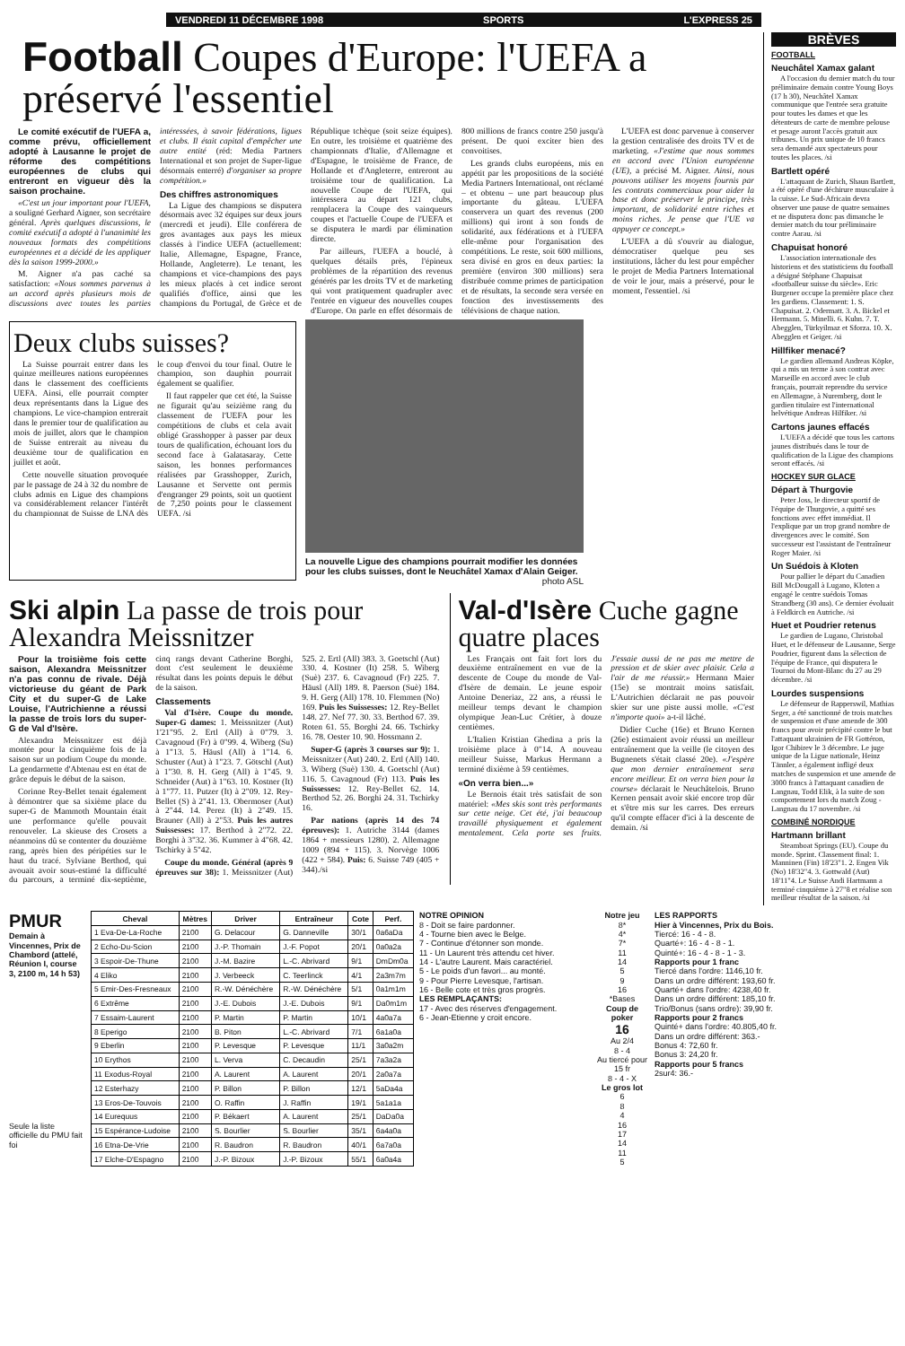VENDREDI 11 DÉCEMBRE 1998 SPORTS L'EXPRESS 25
Football Coupes d'Europe: l'UEFA a préservé l'essentiel
Le comité exécutif de l'UEFA a, comme prévu, officiellement adopté à Lausanne le projet de réforme des compétitions européennes de clubs qui entreront en vigueur dès la saison prochaine.
«C'est un jour important pour l'UEFA, a souligné Gerhard Aigner, son secrétaire général. Après quelques discussions, le comité exécutif a adopté à l'unanimité les nouveaux formats des compétitions européennes et a décidé de les appliquer dès la saison 1999-2000.»
M. Aigner n'a pas caché sa satisfaction: «Nous sommes parvenus à un accord après plusieurs mois de discussions avec toutes les parties intéressées, à savoir fédérations, ligues et clubs. Il était capital d'empêcher une autre entité (réd: Media Partners International et son projet de Super-ligue désormais enterré) d'organiser sa propre compétition.»
Des chiffres astronomiques
La Ligue des champions se disputera désormais avec 32 équipes sur deux jours (mercredi et jeudi). Elle conférera de gros avantages aux pays les mieux classés à l'indice UEFA (actuellement: Italie, Allemagne, Espagne, France, Hollande, Angleterre). Le tenant, les champions et vice-champions des pays les mieux placés à cet indice seront qualifiés d'office, ainsi que les champions du Portugal, de Grèce et de République tchèque (soit seize équipes). En outre, les troisième et quatrième des championnats d'Italie, d'Allemagne et d'Espagne, le troisième de France, de Hollande et d'Angleterre, entreront au troisième tour de qualification. La nouvelle Coupe de l'UEFA, qui intéressera au départ 121 clubs, remplacera la Coupe des vainqueurs coupes et l'actuelle Coupe de l'UEFA et se disputera le mardi par élimination directe.
Par ailleurs, l'UEFA a bouclé, à quelques détails près, l'épineux problèmes de la répartition des revenus générés par les droits TV et de marketing qui vont pratiquement quadrupler avec l'entrée en vigueur des nouvelles coupes d'Europe. On parle en effet désormais de 800 millions de francs contre 250 jusqu'à présent. De quoi exciter bien des convoitises.
Les grands clubs européens, mis en appétit par les propositions de la société Media Partners International, ont réclamé – et obtenu – une part beaucoup plus importante du gâteau. L'UEFA conservera un quart des revenus (200 millions) qui iront à son fonds de solidarité, aux fédérations et à l'UEFA elle-même pour l'organisation des compétitions. Le reste, soit 600 millions, sera divisé en gros en deux parties: la première (environ 300 millions) sera distribuée comme primes de participation et de résultats, la seconde sera versée en fonction des investissements des télévisions de chaque nation.
L'UEFA est donc parvenue à conserver la gestion centralisée des droits TV et de marketing. «J'estime que nous sommes en accord avec l'Union européenne (UE), a précisé M. Aigner. Ainsi, nous pouvons utiliser les moyens fournis par les contrats commerciaux pour aider la base et donc préserver le principe, très important, de solidarité entre riches et moins riches. Je pense que l'UE va appuyer ce concept.»
L'UEFA a dû s'ouvrir au dialogue, démocratiser quelque peu ses institutions, lâcher du lest pour empêcher le projet de Media Partners International de voir le jour, mais a préservé, pour le moment, l'essentiel. /si
Deux clubs suisses?
La Suisse pourrait entrer dans les quinze meilleures nations européennes dans le classement des coefficients UEFA. Ainsi, elle pourrait compter deux représentants dans la Ligue des champions. Le vice-champion entrerait dans le premier tour de qualification au mois de juillet, alors que le champion de Suisse entrerait au niveau du deuxième tour de qualification en juillet et août.
Cette nouvelle situation provoquée par le passage de 24 à 32 du nombre de clubs admis en Ligue des champions va considérablement relancer l'intérêt du championnat de Suisse de LNA dès le coup d'envoi du tour final. Outre le champion, son dauphin pourrait également se qualifier.
Il faut rappeler que cet été, la Suisse ne figurait qu'au seizième rang du classement de l'UEFA pour les compétitions de clubs et cela avait obligé Grasshopper à passer par deux tours de qualification, échouant lors du second face à Galatasaray. Cette saison, les bonnes performances réalisées par Grasshopper, Zurich, Lausanne et Servette ont permis d'engranger 29 points, soit un quotient de 7,250 points pour le classement UEFA. /si
La nouvelle Ligue des champions pourrait modifier les données pour les clubs suisses, dont le Neuchâtel Xamax d'Alain Geiger. photo ASL
Ski alpin La passe de trois pour Alexandra Meissnitzer
Pour la troisième fois cette saison, Alexandra Meissnitzer n'a pas connu de rivale. Déjà victorieuse du géant de Park City et du super-G de Lake Louise, l'Autrichienne a réussi la passe de trois lors du super-G de Val d'Isère.
Alexandra Meissnitzer est déjà montée pour la cinquième fois de la saison sur un podium Coupe du monde. La gendarmette d'Abtenau est en état de grâce depuis le début de la saison.
Corinne Rey-Bellet tenait également à démontrer que sa sixième place du super-G de Mammoth Mountain était une performance qu'elle pouvait renouveler. La skieuse des Crosets a néanmoins dû se contenter du douzième rang, après bien des péripéties sur le haut du tracé. Sylviane Berthod, qui avouait avoir sous-estimé la difficulté du parcours, a terminé dix-septième, cinq rangs devant Catherine Borghi, dont c'est seulement le deuxième résultat dans les points depuis le début de la saison.
Classements
Val d'Isère. Coupe du monde. Super-G dames: 1. Meissnitzer (Aut) 1'21"95. 2. Ertl (All) à 0"79. 3. Cavagnoud (Fr) à 0"99. 4. Wiberg (Su) à 1"13. 5. Häusl (All) à 1"14. 6. Schuster (Aut) à 1"23. 7. Götschl (Aut) à 1"30. 8. H. Gerg (All) à 1"45. 9. Schneider (Aut) à 1"63. 10. Kostner (It) à 1"77. 11. Putzer (It) à 2"09. 12. Rey-Bellet (S) à 2"41. 13. Obermoser (Aut) à 2"44. 14. Perez (It) à 2"49. 15. Brauner (All) à 2"53. Puis les autres Suissesses: 17. Berthod à 2"72. 22. Borghi à 3"32. 36. Kummer à 4"68. 42. Tschirky à 5"42.
Coupe du monde. Général (après 9 épreuves sur 38): 1. Meissnitzer (Aut) 525. 2. Ertl (All) 383. 3. Goetschl (Aut) 330. 4. Kostner (It) 258. 5. Wiberg (Suè) 237. 6. Cavagnoud (Fr) 225. 7. Häusl (All) 189. 8. Paerson (Suè) 184. 9. H. Gerg (All) 178. 10. Flemmen (No) 169. Puis les Suissesses: 12. Rey-Bellet 148. 27. Nef 77. 30. 33. Berthod 67. 39. Roten 61. 55. Borghi 24. 66. Tschirky 16. 78. Oester 10. 90. Hossmann 2.
Super-G (après 3 courses sur 9): 1. Meissnitzer (Aut) 240. 2. Ertl (All) 140. 3. Wiberg (Suè) 130. 4. Goetschl (Aut) 116. 5. Cavagnoud (Fr) 113. Puis les Suissesses: 12. Rey-Bellet 62. 14. Berthod 52. 26. Borghi 24. 31. Tschirky 16.
Par nations (après 14 des 74 épreuves): 1. Autriche 3144 (dames 1864 + messieurs 1280). 2. Allemagne 1009 (894 + 115). 3. Norvège 1006 (422 + 584). Puis: 6. Suisse 749 (405 + 344)./si
Val-d'Isère Cuche gagne quatre places
Les Français ont fait fort lors du deuxième entraînement en vue de la descente de Coupe du monde de Val-d'Isère de demain. Le jeune espoir Antoine Deneriaz, 22 ans, a réussi le meilleur temps devant le champion olympique Jean-Luc Crétier, à douze centièmes.
L'Italien Kristian Ghedina a pris la troisième place à 0"14. A nouveau meilleur Suisse, Markus Hermann a terminé dixième à 59 centièmes.
«On verra bien...»
Le Bernois était très satisfait de son matériel: «Mes skis sont très performants sur cette neige. Cet été, j'ai beaucoup travaillé physiquement et également mentalement. Cela porte ses fruits. J'essaie aussi de ne pas me mettre de pression et de skier avec plaisir. Cela a l'air de me réussir.» Hermann Maier (15e) se montrait moins satisfait. L'Autrichien déclarait ne pas pouvoir skier sur une piste aussi molle. «C'est n'importe quoi» a-t-il lâché.
Didier Cuche (16e) et Bruno Kernen (26e) estimaient avoir réussi un meilleur entraînement que la veille (le citoyen des Bugnenets s'était classé 20e). «J'espère que mon dernier entraînement sera encore meilleur. Et on verra bien pour la course» déclarait le Neuchâtelois. Bruno Kernen pensait avoir skié encore trop dûr et s'être mis sur les carres. Des erreurs qu'il compte effacer d'ici à la descente de demain. /si
BRÈVES
FOOTBALL
Neuchâtel Xamax galant
A l'occasion du dernier match du tour préliminaire demain contre Young Boys (17 h 30), Neuchâtel Xamax communique que l'entrée sera gratuite pour toutes les dames et que les détenteurs de carte de membre pelouse et pesage auront l'accès gratuit aux tribunes. Un prix unique de 10 francs sera demandé aux spectateurs pour toutes les places. /si
Bartlett opéré
L'attaquant de Zurich, Shaun Bartlett, a été opéré d'une déchirure musculaire à la cuisse. Le Sud-Africain devra observer une pause de quatre semaines et ne disputera donc pas dimanche le dernier match du tour préliminaire contre Aarau. /si
Chapuisat honoré
L'association internationale des historiens et des statisticiens du football a désigné Stéphane Chapuisat «footballeur suisse du siècle». Eric Burgener occupe la première place chez les gardiens. Classement: 1. S. Chapuisat. 2. Odermatt. 3. A. Bickel et Hermann. 5. Minelli. 6. Kuhn. 7. T. Abegglen, Türkyilmaz et Sforza. 10. X. Abegglen et Geiger. /si
Hillfiker menacé?
Le gardien allemand Andreas Köpke, qui a mis un terme à son contrat avec Marseille en accord avec le club français, pourrait reprendre du service en Allemagne, à Nuremberg, dont le gardien titulaire est l'international helvétique Andreas Hilfiker. /si
Cartons jaunes effacés
L'UEFA a décidé que tous les cartons jaunes distribués dans le tour de qualification de la Ligue des champions seront effacés. /si
HOCKEY SUR GLACE
Départ à Thurgovie
Peter Joss, le directeur sportif de l'équipe de Thurgovie, a quitté ses fonctions avec effet immédiat. Il l'explique par un trop grand nombre de divergences avec le comité. Son successeur est l'assistant de l'entraîneur Roger Maier. /si
Un Suédois à Kloten
Pour pallier le départ du Canadien Bill McDougall à Lugano, Kloten a engagé le centre suédois Tomas Strandberg (30 ans). Ce dernier évoluait à Feldkirch en Autriche. /si
Huet et Poudrier retenus
Le gardien de Lugano, Christobal Huet, et le défenseur de Lausanne, Serge Poudrier, figurent dans la sélection de l'équipe de France, qui disputera le Tournoi du Mont-Blanc du 27 au 29 décembre. /si
Lourdes suspensions
Le défenseur de Rapperswil, Mathias Seger, a été sanctionné de trois matches de suspension et d'une amende de 300 francs pour avoir précipité contre le but l'attaquant ukrainien de FR Gottéron, Igor Chibirev le 3 décembre. Le juge unique de la Ligue nationale, Heinz Tännler, a également infligé deux matches de suspension et une amende de 3000 francs à l'attaquant canadien de Langnau, Todd Elik, à la suite de son comportement lors du match Zoug - Langnau du 17 novembre. /si
COMBINÉ NORDIQUE
Hartmann brillant
Steamboat Springs (EU). Coupe du monde. Sprint. Classement final: 1. Manninen (Fin) 18'23"1. 2. Engen Vik (No) 18'32"4. 3. Gottwald (Aut) 18'11"4. Le Suisse Andi Hartmann a terminé cinquième à 27"8 et réalise son meilleur résultat de la saison. /si
PMUR
Demain à Vincennes, Prix de Chambord (attelé, Réunion I, course 3, 2100 m, 14 h 53)
Seule la liste officielle du PMU fait foi
| Cheval | Mètres | Driver | Entraîneur | Cote | Perf. |
| --- | --- | --- | --- | --- | --- |
| 1 Eva-De-La-Roche | 2100 | G. Delacour | G. Danneville | 30/1 | 0a6aDa |
| 2 Echo-Du-Scion | 2100 | J.-P. Thomain | J.-F. Popot | 20/1 | 0a0a2a |
| 3 Espoir-De-Thune | 2100 | J.-M. Bazire | L.-C. Abrivard | 9/1 | DmDm0a |
| 4 Eliko | 2100 | J. Verbeeck | C. Teerlinck | 4/1 | 2a3m7m |
| 5 Emir-Des-Fresneaux | 2100 | R.-W. Dénéchère | R.-W. Dénéchère | 5/1 | 0a1m1m |
| 6 Extrême | 2100 | J.-E. Dubois | J.-E. Dubois | 9/1 | Da0m1m |
| 7 Essaim-Laurent | 2100 | P. Martin | P. Martin | 10/1 | 4a0a7a |
| 8 Eperigo | 2100 | B. Piton | L.-C. Abrivard | 7/1 | 6a1a0a |
| 9 Eberlin | 2100 | P. Levesque | P. Levesque | 11/1 | 3a0a2m |
| 10 Erythos | 2100 | L. Verva | C. Decaudin | 25/1 | 7a3a2a |
| 11 Exodus-Royal | 2100 | A. Laurent | A. Laurent | 20/1 | 2a0a7a |
| 12 Esterhazy | 2100 | P. Billon | P. Billon | 12/1 | 5aDa4a |
| 13 Eros-De-Touvois | 2100 | O. Raffin | J. Raffin | 19/1 | 5a1a1a |
| 14 Eurequus | 2100 | P. Békaert | A. Laurent | 25/1 | DaDa0a |
| 15 Espérance-Ludoise | 2100 | S. Bourlier | S. Bourlier | 35/1 | 6a4a0a |
| 16 Etna-De-Vrie | 2100 | R. Baudron | R. Baudron | 40/1 | 6a7a0a |
| 17 Elche-D'Espagno | 2100 | J.-P. Bizoux | J.-P. Bizoux | 55/1 | 6a0a4a |
NOTRE OPINION
8 - Doit se faire pardonner.
4 - Tourne bien avec le Belge.
7 - Continue d'étonner son monde.
11 - Un Laurent très attendu cet hiver.
14 - L'autre Laurent. Mais caractériel.
5 - Le poids d'un favori... au monté.
9 - Pour Pierre Levesque, l'artisan.
16 - Belle cote et très gros progrès.
LES REMPLAÇANTS:
17 - Avec des réserves d'engagement.
6 - Jean-Etienne y croit encore.
Notre jeu
8*
4*
7*
11
14
5
9
16
*Bases
Coup de poker
16
Au 2/4
8 - 4
Au tiercé pour 15 fr
8 - 4 - X
Le gros lot
6
8
4
16
17
14
11
5
LES RAPPORTS
Hier à Vincennes, Prix du Bois.
Tiercé: 16 - 4 - 8.
Quarté+: 16 - 4 - 8 - 1.
Quinté+: 16 - 4 - 8 - 1 - 3.
Rapports pour 1 franc
Tiercé dans l'ordre: 1146,10 fr.
Dans un ordre différent: 193,60 fr.
Quarté+ dans l'ordre: 4238,40 fr.
Dans un ordre différent: 185,10 fr.
Trio/Bonus (sans ordre): 39,90 fr.
Rapports pour 2 francs
Quinté+ dans l'ordre: 40.805,40 fr.
Dans un ordre différent: 363.-
Bonus 4: 72,60 fr.
Bonus 3: 24,20 fr.
Rapports pour 5 francs
2sur4: 36.-